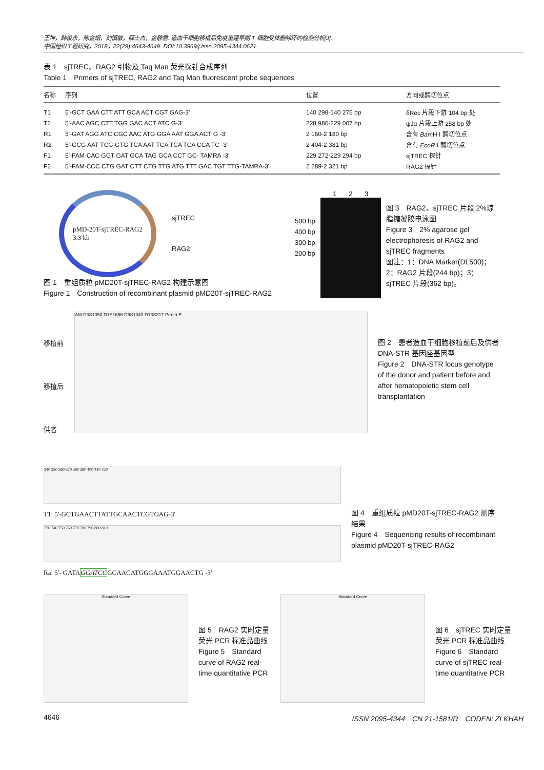王坤，韩俊永，陈金烟，刘慎敏，薛士杰，金静君. 造血干细胞移植后免疫重建早期 T 细胞受体删除环的检测分析[J].
中国组织工程研究，2018，22(29):4643-4649. DOI:10.3969/j.issn.2095-4344.0621
表 1　sjTREC、RAG2 引物及 Taq Man 荧光探针合成序列
Table 1　Primers of sjTREC, RAG2 and Taq Man fluorescent probe sequences
| 名称 | 序列 | 位置 | 方向或酶切位点 |
| --- | --- | --- | --- |
| T1 | 5'-GCT GAA CTT ATT GCA ACT CGT GAG-3' | 140 298-140 275 bp | δRec 片段下游 104 bp 处 |
| T2 | 5'-AAC AGC CTT TGG GAC ACT ATC G-3' | 228 986-229 007 bp | ψJα 片段上游 258 bp 处 |
| R1 | 5'-GAT AGG ATC CGC AAC ATG GGA AAT GGA ACT G -3' | 2 160-2 180 bp | 含有 Bam H I 酶切位点 |
| R2 | 5'-GCG AAT TCG GTG TCA AAT TCA TCA TCA CCA TC -3' | 2 404-2 381 bp | 含有 EcoR I 酶切位点 |
| F1 | 5'-FAM-CAC GGT GAT GCA TAG GCA CCT GC- TAMRA -3' | 229 272-229 294 bp | sjTREC 探针 |
| F2 | 5'-FAM-CCC CTG GAT CTT CTG TTG ATG TTT GAC TGT TTG-TAMRA-3' | 2 289-2 321 bp | RAG2 探针 |
pMD-20T-sjTREC-RAG2
3.3 kb
sjTREC
RAG2
图 1　重组质粒 pMD20T-sjTREC-RAG2 构建示意图
Figure 1　Construction of recombinant plasmid pMD20T-sjTREC-RAG2
500 bp
400 bp
300 bp
200 bp
1 2 3
图 3　RAG2、sjTREC 片段 2%琼脂糖凝胶电泳图
Figure 3　2% agarose gel electrophoresis of RAG2 and sjTREC fragments
图注：1：DNA Marker(DL500)；2：RAG2 片段(244 bp)；3：sjTREC 片段(362 bp)。
移植前
移植后
供者
AM D3S1358 D1S1656 D6S1043 D13S317 Penta E
图 2　患者造血干细胞移植前后及供者 DNA-STR 基因座基因型
Figure 2　DNA-STR locus genotype of the donor and patient before and after hematopoietic stem cell transplantation
340 350 360 370 380 390 400 410 420
T1: 5'-GCTGAACTTATTGCAACTCGTGAG-3'
730 740 750 760 770 780 790 800 810
Ra: 5'- GATAGGATCCGCAACATGGGAAATGGAACTG -3'
图 4　重组质粒 pMD20T-sjTREC-RAG2 测序结果
Figure 4　Sequencing results of recombinant plasmid pMD20T-sjTREC-RAG2
Standard Curve
图 5　RAG2 实时定量荧光 PCR 标准品曲线
Figure 5　Standard curve of RAG2 real-time quantitative PCR
Standard Curve
图 6　sjTREC 实时定量荧光 PCR 标准品曲线
Figure 6　Standard curve of sjTREC real-time quantitative PCR
4646 ISSN 2095-4344　CN 21-1581/R　CODEN: ZLKHAH